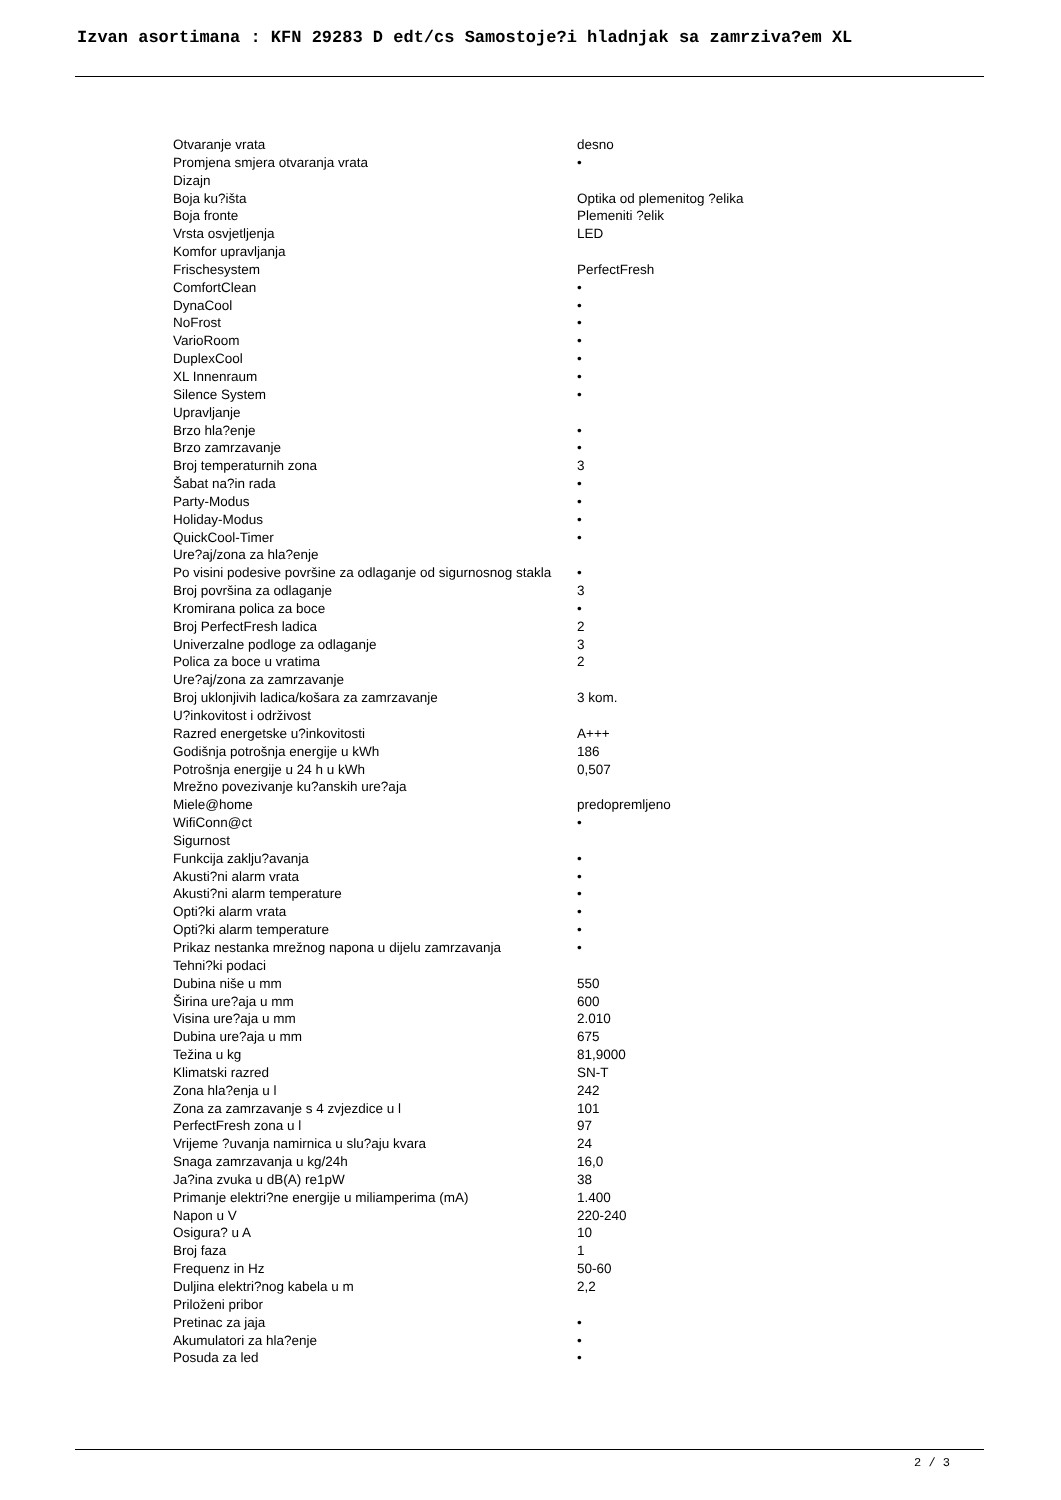Izvan asortimana : KFN 29283 D edt/cs Samostoje?i hladnjak sa zamrziva?em XL
| Otvaranje vrata | desno |
| Promjena smjera otvaranja vrata | • |
| Dizajn | |
| Boja ku?išta | Optika od plemenitog ?elika |
| Boja fronte | Plemeniti ?elik |
| Vrsta osvjetljenja | LED |
| Komfor upravljanja | |
| Frischesystem | PerfectFresh |
| ComfortClean | • |
| DynaCool | • |
| NoFrost | • |
| VarioRoom | • |
| DuplexCool | • |
| XL Innenraum | • |
| Silence System | • |
| Upravljanje | |
| Brzo hla?enje | • |
| Brzo zamrzavanje | • |
| Broj temperaturnih zona | 3 |
| Šabat na?in rada | • |
| Party-Modus | • |
| Holiday-Modus | • |
| QuickCool-Timer | • |
| Ure?aj/zona za hla?enje | |
| Po visini podesive površine za odlaganje od sigurnosnog stakla | • |
| Broj površina za odlaganje | 3 |
| Kromirana polica za boce | • |
| Broj PerfectFresh ladica | 2 |
| Univerzalne podloge za odlaganje | 3 |
| Polica za boce u vratima | 2 |
| Ure?aj/zona za zamrzavanje | |
| Broj uklonjivih ladica/košara za zamrzavanje | 3 kom. |
| U?inkovitost i održivost | |
| Razred energetske u?inkovitosti | A+++ |
| Godišnja potrošnja energije u kWh | 186 |
| Potrošnja energije u 24 h u kWh | 0,507 |
| Mrežno povezivanje ku?anskih ure?aja | |
| Miele@home | predopremljeno |
| WifiConn@ct | • |
| Sigurnost | |
| Funkcija zaklju?avanja | • |
| Akusti?ni alarm vrata | • |
| Akusti?ni alarm temperature | • |
| Opti?ki alarm vrata | • |
| Opti?ki alarm temperature | • |
| Prikaz nestanka mrežnog napona u dijelu zamrzavanja | • |
| Tehni?ki podaci | |
| Dubina niše u mm | 550 |
| Širina ure?aja u mm | 600 |
| Visina ure?aja u mm | 2.010 |
| Dubina ure?aja u mm | 675 |
| Težina u kg | 81,9000 |
| Klimatski razred | SN-T |
| Zona hla?enja u l | 242 |
| Zona za zamrzavanje s 4 zvjezdice u l | 101 |
| PerfectFresh zona u l | 97 |
| Vrijeme ?uvanja namirnica u slu?aju kvara | 24 |
| Snaga zamrzavanja u kg/24h | 16,0 |
| Ja?ina zvuka u dB(A) re1pW | 38 |
| Primanje elektri?ne energije u miliamperima (mA) | 1.400 |
| Napon u V | 220-240 |
| Osigura? u A | 10 |
| Broj faza | 1 |
| Frequenz in Hz | 50-60 |
| Duljina elektri?nog kabela u m | 2,2 |
| Priloženi pribor | |
| Pretinac za jaja | • |
| Akumulatori za hla?enje | • |
| Posuda za led | • |
2 / 3